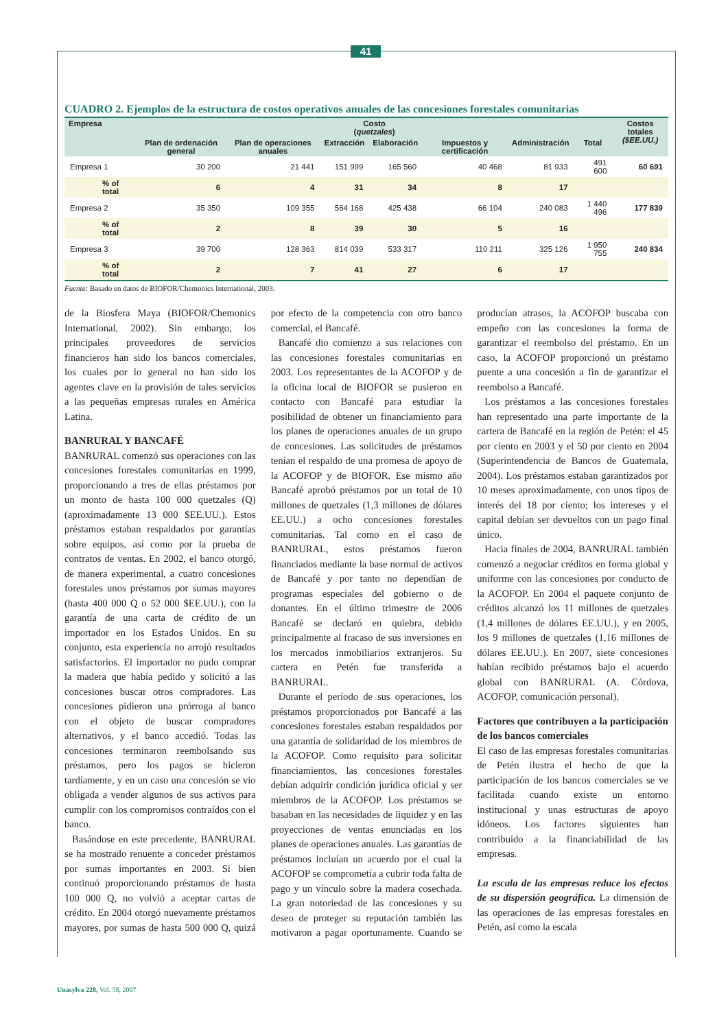41
CUADRO 2. Ejemplos de la estructura de costos operativos anuales de las concesiones forestales comunitarias
| Empresa | Costo ( quetzales ) | | | | | | | Costos totales ($EE.UU.) |
| --- | --- | --- | --- | --- | --- | --- | --- | --- |
| | Plan de ordenación general | Plan de operaciones anuales | Extracción | Elaboración | Impuestos y certificación | Administración | Total | |
| Empresa 1 | 30 200 | 21 441 | 151 999 | 165 560 | 40 468 | 81 933 | 491 600 | 60 691 |
| % of total | 6 | 4 | 31 | 34 | 8 | 17 | | |
| Empresa 2 | 35 350 | 109 355 | 564 168 | 425 438 | 66 104 | 240 083 | 1 440 496 | 177 839 |
| % of total | 2 | 8 | 39 | 30 | 5 | 16 | | |
| Empresa 3 | 39 700 | 128 363 | 814 039 | 533 317 | 110 211 | 325 126 | 1 950 755 | 240 834 |
| % of total | 2 | 7 | 41 | 27 | 6 | 17 | | |
Fuente: Basado en datos de BIOFOR/Chemonics International, 2003.
de la Biosfera Maya (BIOFOR/Chemonics International, 2002). Sin embargo, los principales proveedores de servicios financieros han sido los bancos comerciales, los cuales por lo general no han sido los agentes clave en la provisión de tales servicios a las pequeñas empresas rurales en América Latina.
BANRURAL Y BANCAFÉ
BANRURAL comenzó sus operaciones con las concesiones forestales comunitarias en 1999, proporcionando a tres de ellas préstamos por un monto de hasta 100 000 quetzales (Q) (aproximadamente 13 000 $EE.UU.). Estos préstamos estaban respaldados por garantías sobre equipos, así como por la prueba de contratos de ventas. En 2002, el banco otorgó, de manera experimental, a cuatro concesiones forestales unos préstamos por sumas mayores (hasta 400 000 Q o 52 000 $EE.UU.), con la garantía de una carta de crédito de un importador en los Estados Unidos. En su conjunto, esta experiencia no arrojó resultados satisfactorios. El importador no pudo comprar la madera que había pedido y solicitó a las concesiones buscar otros compradores. Las concesiones pidieron una prórroga al banco con el objeto de buscar compradores alternativos, y el banco accedió. Todas las concesiones terminaron reembolsando sus préstamos, pero los pagos se hicieron tardíamente, y en un caso una concesión se vio obligada a vender algunos de sus activos para cumplir con los compromisos contraídos con el banco.
Basándose en este precedente, BANRURAL se ha mostrado renuente a conceder préstamos por sumas importantes en 2003. Si bien continuó proporcionando préstamos de hasta 100 000 Q, no volvió a aceptar cartas de crédito. En 2004 otorgó nuevamente préstamos mayores, por sumas de hasta 500 000 Q, quizá por efecto de la competencia con otro banco comercial, el Bancafé.
Bancafé dio comienzo a sus relaciones con las concesiones forestales comunitarias en 2003. Los representantes de la ACOFOP y de la oficina local de BIOFOR se pusieron en contacto con Bancafé para estudiar la posibilidad de obtener un financiamiento para los planes de operaciones anuales de un grupo de concesiones. Las solicitudes de préstamos tenían el respaldo de una promesa de apoyo de la ACOFOP y de BIOFOR. Ese mismo año Bancafé aprobó préstamos por un total de 10 millones de quetzales (1,3 millones de dólares EE.UU.) a ocho concesiones forestales comunitarias. Tal como en el caso de BANRURAL, estos préstamos fueron financiados mediante la base normal de activos de Bancafé y por tanto no dependían de programas especiales del gobierno o de donantes. En el último trimestre de 2006 Bancafé se declaró en quiebra, debido principalmente al fracaso de sus inversiones en los mercados inmobiliarios extranjeros. Su cartera en Petén fue transferida a BANRURAL.
Durante el período de sus operaciones, los préstamos proporcionados por Bancafé a las concesiones forestales estaban respaldados por una garantía de solidaridad de los miembros de la ACOFOP. Como requisito para solicitar financiamientos, las concesiones forestales debían adquirir condición jurídica oficial y ser miembros de la ACOFOP. Los préstamos se basaban en las necesidades de liquidez y en las proyecciones de ventas enunciadas en los planes de operaciones anuales. Las garantías de préstamos incluían un acuerdo por el cual la ACOFOP se comprometía a cubrir toda falta de pago y un vínculo sobre la madera cosechada. La gran notoriedad de las concesiones y su deseo de proteger su reputación también las motivaron a pagar oportunamente. Cuando se producían atrasos, la ACOFOP buscaba con empeño con las concesiones la forma de garantizar el reembolso del préstamo. En un caso, la ACOFOP proporcionó un préstamo puente a una concesión a fin de garantizar el reembolso a Bancafé.
Los préstamos a las concesiones forestales han representado una parte importante de la cartera de Bancafé en la región de Petén: el 45 por ciento en 2003 y el 50 por ciento en 2004 (Superintendencia de Bancos de Guatemala, 2004). Los préstamos estaban garantizados por 10 meses aproximadamente, con unos tipos de interés del 18 por ciento; los intereses y el capital debían ser devueltos con un pago final único.
Hacia finales de 2004, BANRURAL también comenzó a negociar créditos en forma global y uniforme con las concesiones por conducto de la ACOFOP. En 2004 el paquete conjunto de créditos alcanzó los 11 millones de quetzales (1,4 millones de dólares EE.UU.), y en 2005, los 9 millones de quetzales (1,16 millones de dólares EE.UU.). En 2007, siete concesiones habían recibido préstamos bajo el acuerdo global con BANRURAL (A. Córdova, ACOFOP, comunicación personal).
Factores que contribuyen a la participación de los bancos comerciales
El caso de las empresas forestales comunitarias de Petén ilustra el hecho de que la participación de los bancos comerciales se ve facilitada cuando existe un entorno institucional y unas estructuras de apoyo idóneos. Los factores siguientes han contribuido a la financiabilidad de las empresas.
La escala de las empresas reduce los efectos de su dispersión geográfica. La dimensión de las operaciones de las empresas forestales en Petén, así como la escala
Unasylva 228, Vol. 58, 2007